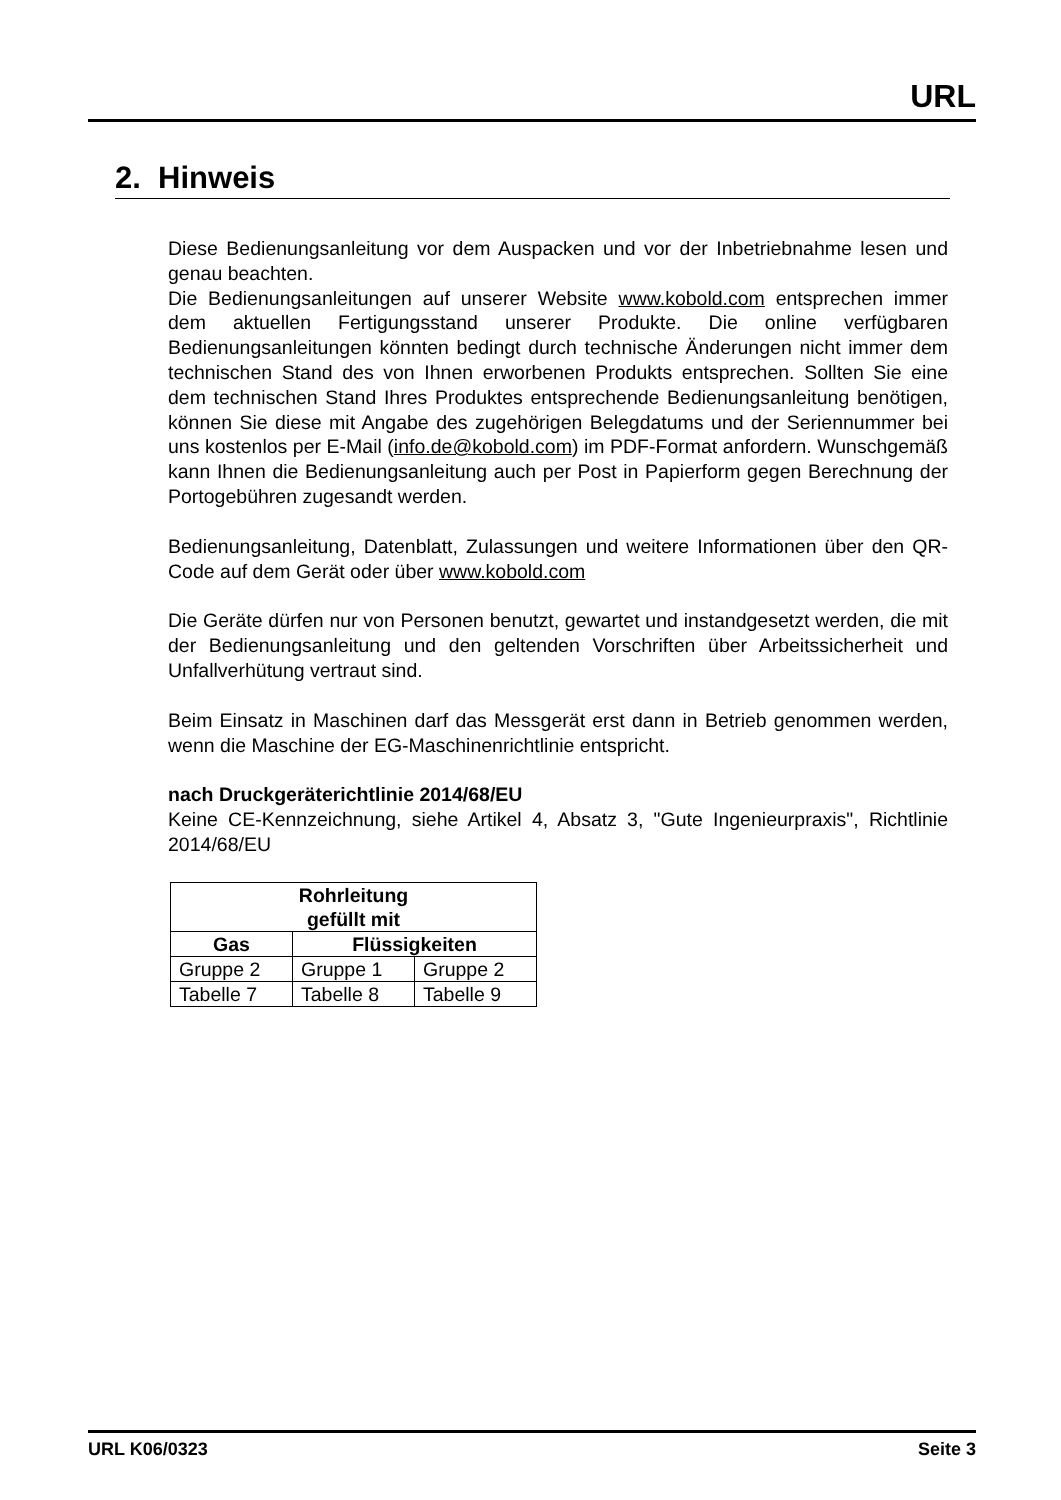URL
2. Hinweis
Diese Bedienungsanleitung vor dem Auspacken und vor der Inbetriebnahme lesen und genau beachten.
Die Bedienungsanleitungen auf unserer Website www.kobold.com entsprechen immer dem aktuellen Fertigungsstand unserer Produkte. Die online verfügbaren Bedienungsanleitungen könnten bedingt durch technische Änderungen nicht immer dem technischen Stand des von Ihnen erworbenen Produkts entsprechen. Sollten Sie eine dem technischen Stand Ihres Produktes entsprechende Bedienungsanleitung benötigen, können Sie diese mit Angabe des zugehörigen Belegdatums und der Seriennummer bei uns kostenlos per E-Mail (info.de@kobold.com) im PDF-Format anfordern. Wunschgemäß kann Ihnen die Bedienungsanleitung auch per Post in Papierform gegen Berechnung der Portogebühren zugesandt werden.
Bedienungsanleitung, Datenblatt, Zulassungen und weitere Informationen über den QR-Code auf dem Gerät oder über www.kobold.com
Die Geräte dürfen nur von Personen benutzt, gewartet und instandgesetzt werden, die mit der Bedienungsanleitung und den geltenden Vorschriften über Arbeitssicherheit und Unfallverhütung vertraut sind.
Beim Einsatz in Maschinen darf das Messgerät erst dann in Betrieb genommen werden, wenn die Maschine der EG-Maschinenrichtlinie entspricht.
nach Druckgeräterichtlinie 2014/68/EU
Keine CE-Kennzeichnung, siehe Artikel 4, Absatz 3, "Gute Ingenieurpraxis", Richtlinie 2014/68/EU
| Rohrleitung gefüllt mit | | |
| --- | --- | --- |
| Gas | Flüssigkeiten | |
| Gruppe 2 | Gruppe 1 | Gruppe 2 |
| Tabelle 7 | Tabelle 8 | Tabelle 9 |
URL K06/0323 Seite 3